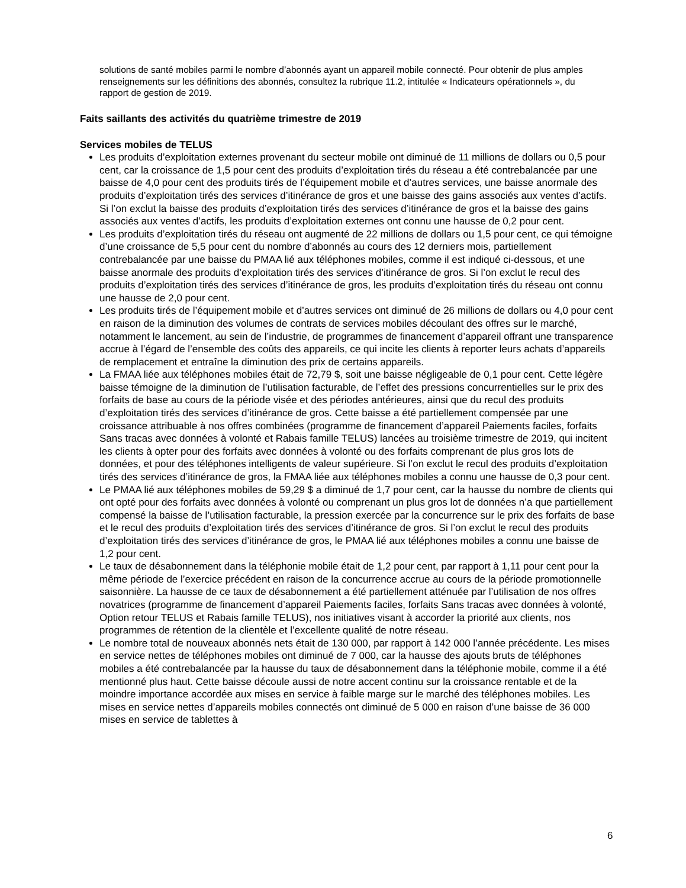solutions de santé mobiles parmi le nombre d’abonnés ayant un appareil mobile connecté. Pour obtenir de plus amples renseignements sur les définitions des abonnés, consultez la rubrique 11.2, intitulée « Indicateurs opérationnels », du rapport de gestion de 2019.
Faits saillants des activités du quatrième trimestre de 2019
Services mobiles de TELUS
Les produits d’exploitation externes provenant du secteur mobile ont diminué de 11 millions de dollars ou 0,5 pour cent, car la croissance de 1,5 pour cent des produits d’exploitation tirés du réseau a été contrebalancée par une baisse de 4,0 pour cent des produits tirés de l’équipement mobile et d’autres services, une baisse anormale des produits d’exploitation tirés des services d’itinérance de gros et une baisse des gains associés aux ventes d’actifs. Si l’on exclut la baisse des produits d’exploitation tirés des services d’itinérance de gros et la baisse des gains associés aux ventes d’actifs, les produits d’exploitation externes ont connu une hausse de 0,2 pour cent.
Les produits d’exploitation tirés du réseau ont augmenté de 22 millions de dollars ou 1,5 pour cent, ce qui témoigne d’une croissance de 5,5 pour cent du nombre d’abonnés au cours des 12 derniers mois, partiellement contrebalancée par une baisse du PMAA lié aux téléphones mobiles, comme il est indiqué ci-dessous, et une baisse anormale des produits d’exploitation tirés des services d’itinérance de gros. Si l’on exclut le recul des produits d’exploitation tirés des services d’itinérance de gros, les produits d’exploitation tirés du réseau ont connu une hausse de 2,0 pour cent.
Les produits tirés de l’équipement mobile et d’autres services ont diminué de 26 millions de dollars ou 4,0 pour cent en raison de la diminution des volumes de contrats de services mobiles découlant des offres sur le marché, notamment le lancement, au sein de l’industrie, de programmes de financement d’appareil offrant une transparence accrue à l’égard de l’ensemble des coûts des appareils, ce qui incite les clients à reporter leurs achats d’appareils de remplacement et entraîne la diminution des prix de certains appareils.
La FMAA liée aux téléphones mobiles était de 72,79 $, soit une baisse négligeable de 0,1 pour cent. Cette légère baisse témoigne de la diminution de l’utilisation facturable, de l’effet des pressions concurrentielles sur le prix des forfaits de base au cours de la période visée et des périodes antérieures, ainsi que du recul des produits d’exploitation tirés des services d’itinérance de gros. Cette baisse a été partiellement compensée par une croissance attribuable à nos offres combinées (programme de financement d’appareil Paiements faciles, forfaits Sans tracas avec données à volonté et Rabais famille TELUS) lancées au troisième trimestre de 2019, qui incitent les clients à opter pour des forfaits avec données à volonté ou des forfaits comprenant de plus gros lots de données, et pour des téléphones intelligents de valeur supérieure. Si l’on exclut le recul des produits d’exploitation tirés des services d’itinérance de gros, la FMAA liée aux téléphones mobiles a connu une hausse de 0,3 pour cent.
Le PMAA lié aux téléphones mobiles de 59,29 $ a diminué de 1,7 pour cent, car la hausse du nombre de clients qui ont opté pour des forfaits avec données à volonté ou comprenant un plus gros lot de données n’a que partiellement compensé la baisse de l’utilisation facturable, la pression exercée par la concurrence sur le prix des forfaits de base et le recul des produits d’exploitation tirés des services d’itinérance de gros. Si l’on exclut le recul des produits d’exploitation tirés des services d’itinérance de gros, le PMAA lié aux téléphones mobiles a connu une baisse de 1,2 pour cent.
Le taux de désabonnement dans la téléphonie mobile était de 1,2 pour cent, par rapport à 1,11 pour cent pour la même période de l’exercice précédent en raison de la concurrence accrue au cours de la période promotionnelle saisonnière. La hausse de ce taux de désabonnement a été partiellement atténuée par l’utilisation de nos offres novatrices (programme de financement d’appareil Paiements faciles, forfaits Sans tracas avec données à volonté, Option retour TELUS et Rabais famille TELUS), nos initiatives visant à accorder la priorité aux clients, nos programmes de rétention de la clientèle et l’excellente qualité de notre réseau.
Le nombre total de nouveaux abonnés nets était de 130 000, par rapport à 142 000 l’année précédente. Les mises en service nettes de téléphones mobiles ont diminué de 7 000, car la hausse des ajouts bruts de téléphones mobiles a été contrebalancée par la hausse du taux de désabonnement dans la téléphonie mobile, comme il a été mentionné plus haut. Cette baisse découle aussi de notre accent continu sur la croissance rentable et de la moindre importance accordée aux mises en service à faible marge sur le marché des téléphones mobiles. Les mises en service nettes d’appareils mobiles connectés ont diminué de 5 000 en raison d’une baisse de 36 000 mises en service de tablettes à
6